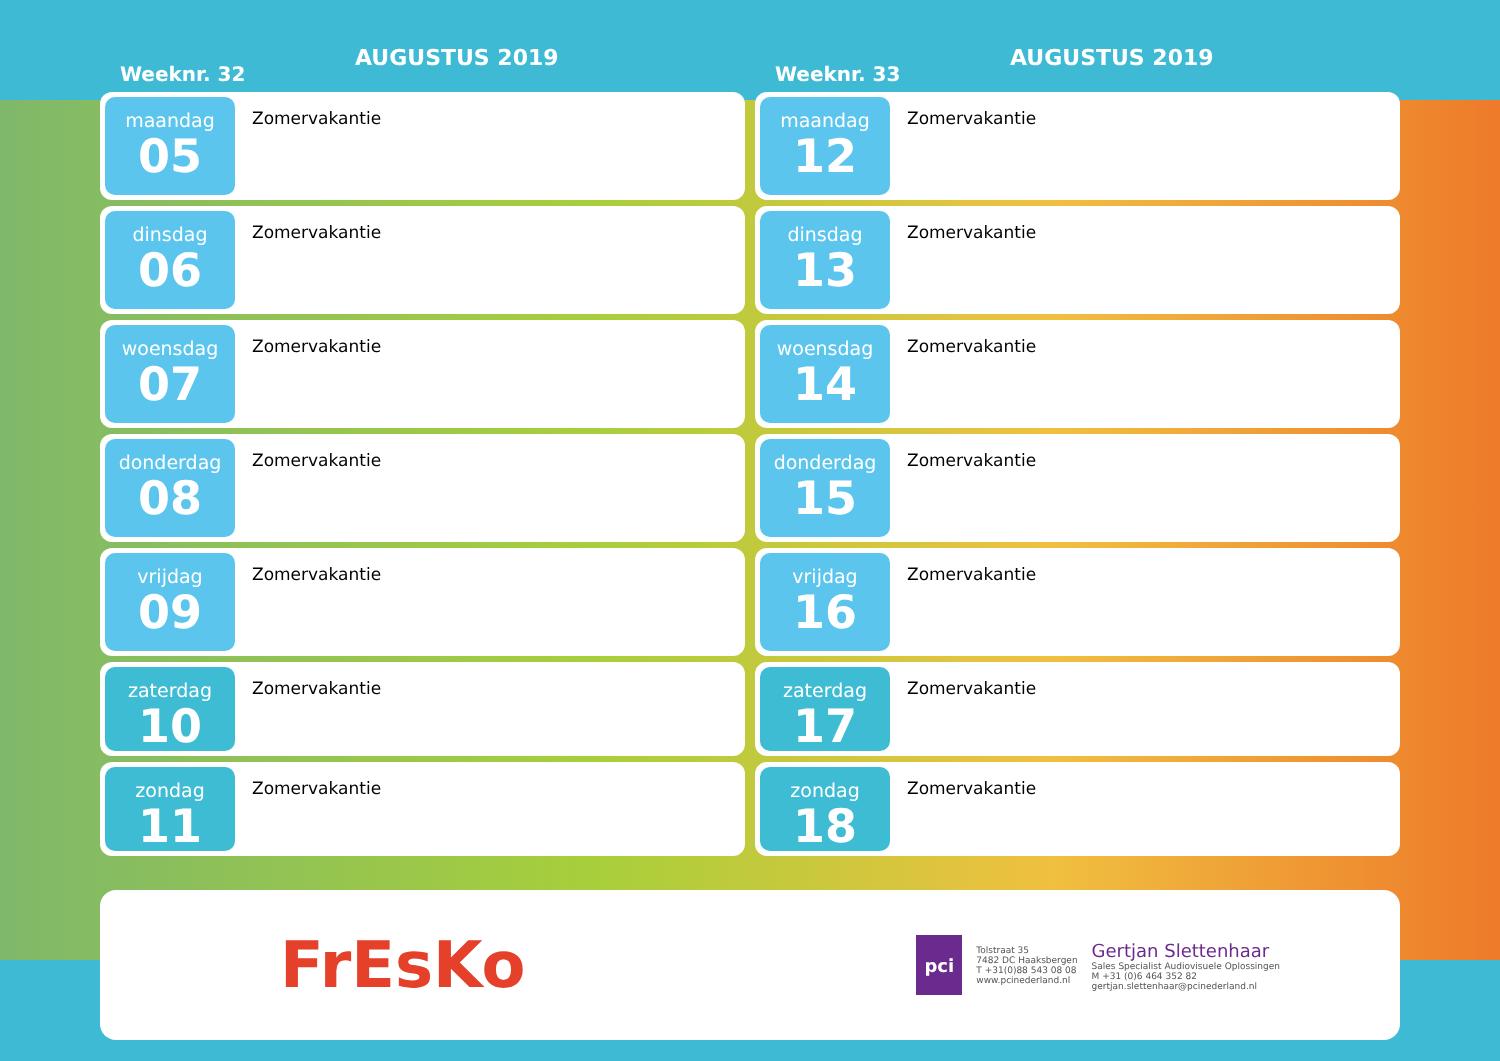Weeknr. 32
AUGUSTUS 2019
maandag
05
Zomervakantie
dinsdag
06
Zomervakantie
woensdag
07
Zomervakantie
donderdag
08
Zomervakantie
vrijdag
09
Zomervakantie
zaterdag
10
Zomervakantie
zondag
11
Zomervakantie
Weeknr. 33
AUGUSTUS 2019
maandag
12
Zomervakantie
dinsdag
13
Zomervakantie
woensdag
14
Zomervakantie
donderdag
15
Zomervakantie
vrijdag
16
Zomervakantie
zaterdag
17
Zomervakantie
zondag
18
Zomervakantie
FrEsKo
pci
Tolstraat 35
7482 DC Haaksbergen
T +31(0)88 543 08 08
www.pcinederland.nl
Gertjan Slettenhaar
Sales Specialist Audiovisuele Oplossingen
M +31 (0)6 464 352 82
gertjan.slettenhaar@pcinederland.nl